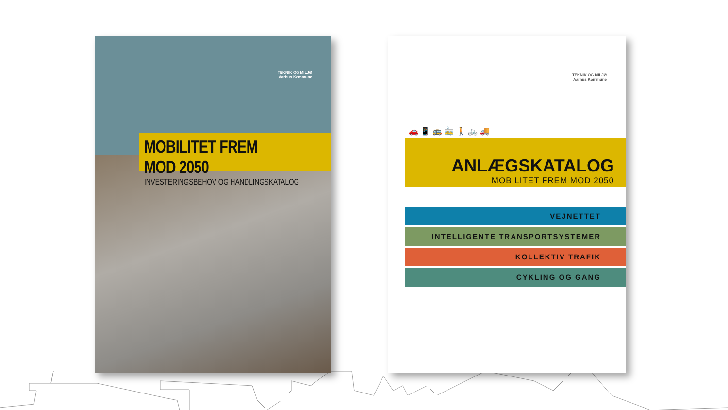TEKNIK OG MILJØ
Aarhus Kommune
MOBILITET FREM MOD 2050
INVESTERINGSBEHOV OG HANDLINGSKATALOG
TEKNIK OG MILJØ
Aarhus Kommune
🚗 📱 🚌 🚋 🚶 🚲 🚚
ANLÆGSKATALOG
MOBILITET FREM MOD 2050
VEJNETTET
INTELLIGENTE TRANSPORTSYSTEMER
KOLLEKTIV TRAFIK
CYKLING OG GANG